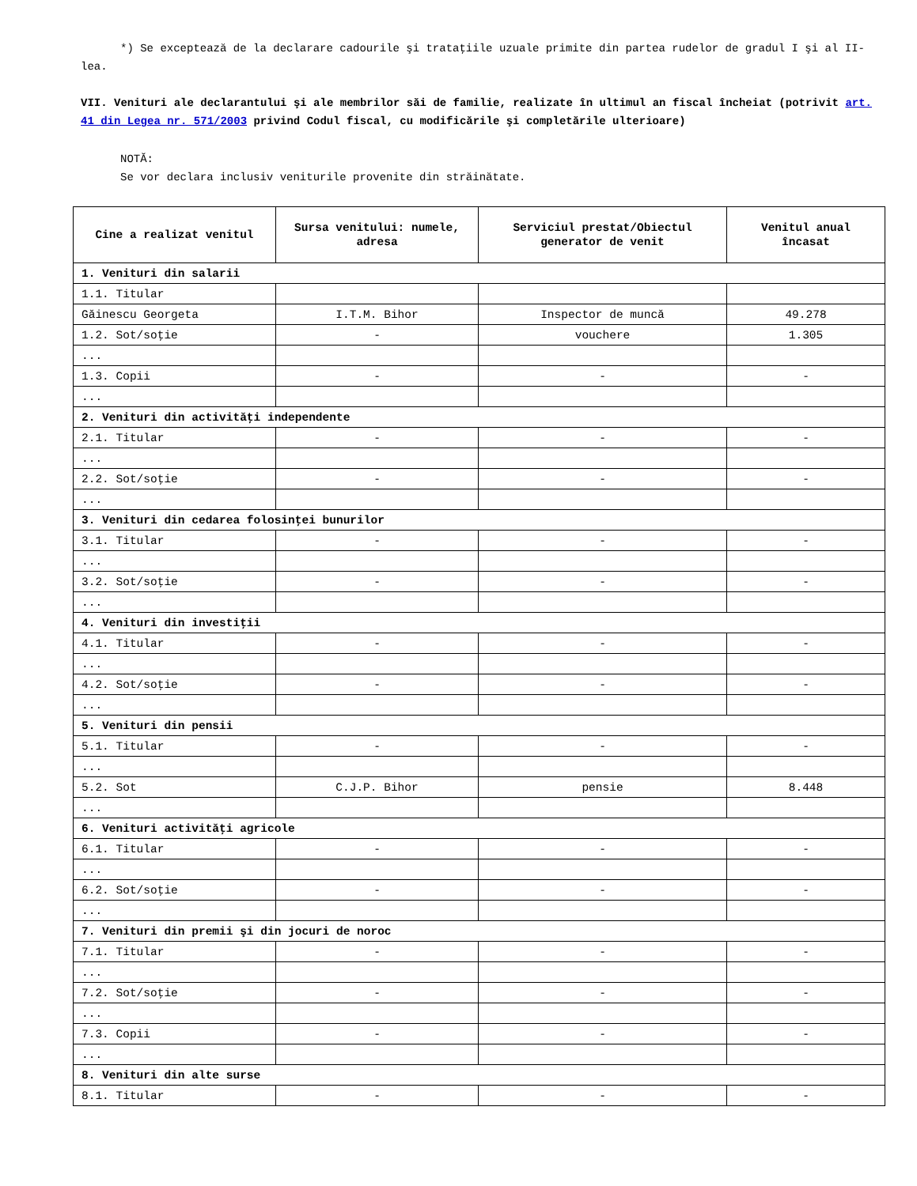*) Se exceptează de la declarare cadourile şi trataţiile uzuale primite din partea rudelor de gradul I şi al II-lea.
VII. Venituri ale declarantului şi ale membrilor săi de familie, realizate în ultimul an fiscal încheiat (potrivit art. 41 din Legea nr. 571/2003 privind Codul fiscal, cu modificările şi completările ulterioare)
NOTĂ:
Se vor declara inclusiv veniturile provenite din străinătate.
| Cine a realizat venitul | Sursa venitului: numele, adresa | Serviciul prestat/Obiectul generator de venit | Venitul anual încasat |
| --- | --- | --- | --- |
| 1. Venituri din salarii | | | |
| 1.1. Titular | | | |
| Găinescu Georgeta | I.T.M. Bihor | Inspector de muncă | 49.278 |
| 1.2. Sot/soţie | - | vouchere | 1.305 |
| ... | | | |
| 1.3. Copii | - | - | - |
| ... | | | |
| 2. Venituri din activităţi independente | | | |
| 2.1. Titular | - | - | - |
| ... | | | |
| 2.2. Sot/soţie | - | - | - |
| ... | | | |
| 3. Venituri din cedarea folosinţei bunurilor | | | |
| 3.1. Titular | - | - | - |
| ... | | | |
| 3.2. Sot/soţie | - | - | - |
| ... | | | |
| 4. Venituri din investiţii | | | |
| 4.1. Titular | - | - | - |
| ... | | | |
| 4.2. Sot/soţie | - | - | - |
| ... | | | |
| 5. Venituri din pensii | | | |
| 5.1. Titular | - | - | - |
| ... | | | |
| 5.2. Sot | C.J.P. Bihor | pensie | 8.448 |
| ... | | | |
| 6. Venituri activităţi agricole | | | |
| 6.1. Titular | - | - | - |
| ... | | | |
| 6.2. Sot/soţie | - | - | - |
| ... | | | |
| 7. Venituri din premii şi din jocuri de noroc | | | |
| 7.1. Titular | - | - | - |
| ... | | | |
| 7.2. Sot/soţie | - | - | - |
| ... | | | |
| 7.3. Copii | - | - | - |
| ... | | | |
| 8. Venituri din alte surse | | | |
| 8.1. Titular | - | - | - |